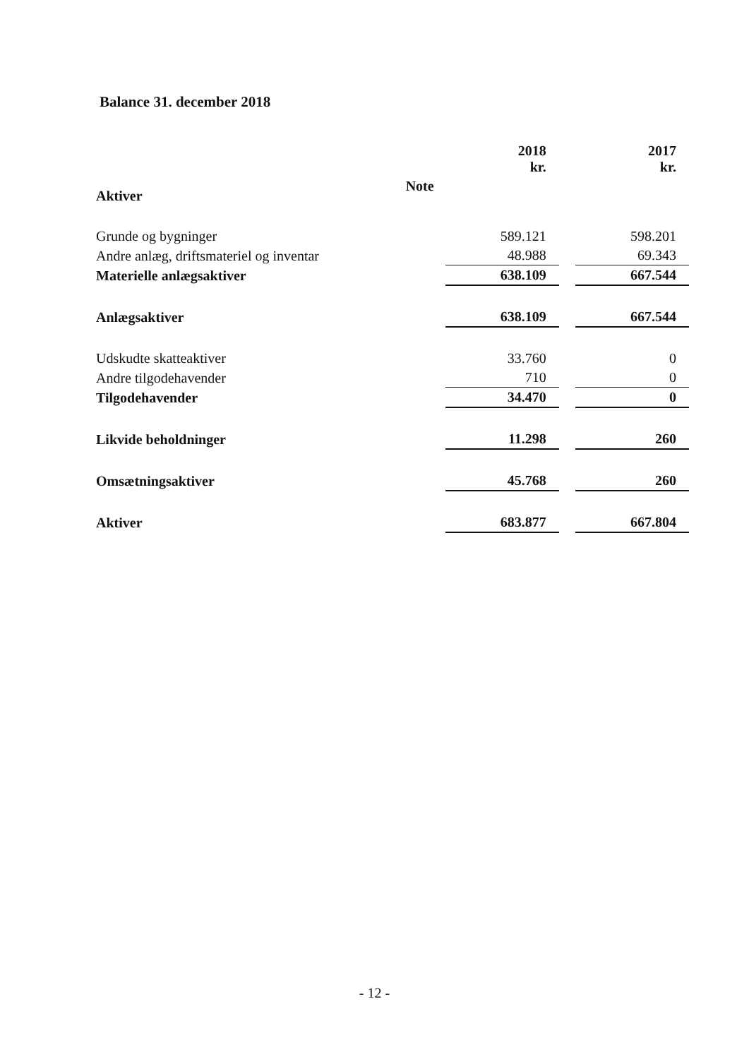Balance 31. december 2018
| | | 2018 kr. | | 2017 kr. |
| --- | --- | --- | --- | --- |
| Aktiver | Note | | | |
| Grunde og bygninger | | 589.121 | | 598.201 |
| Andre anlæg, driftsmateriel og inventar | | 48.988 | | 69.343 |
| Materielle anlægsaktiver | | 638.109 | | 667.544 |
| Anlægsaktiver | | 638.109 | | 667.544 |
| Udskudte skatteaktiver | | 33.760 | | 0 |
| Andre tilgodehavender | | 710 | | 0 |
| Tilgodehavender | | 34.470 | | 0 |
| Likvide beholdninger | | 11.298 | | 260 |
| Omsætningsaktiver | | 45.768 | | 260 |
| Aktiver | | 683.877 | | 667.804 |
- 12 -